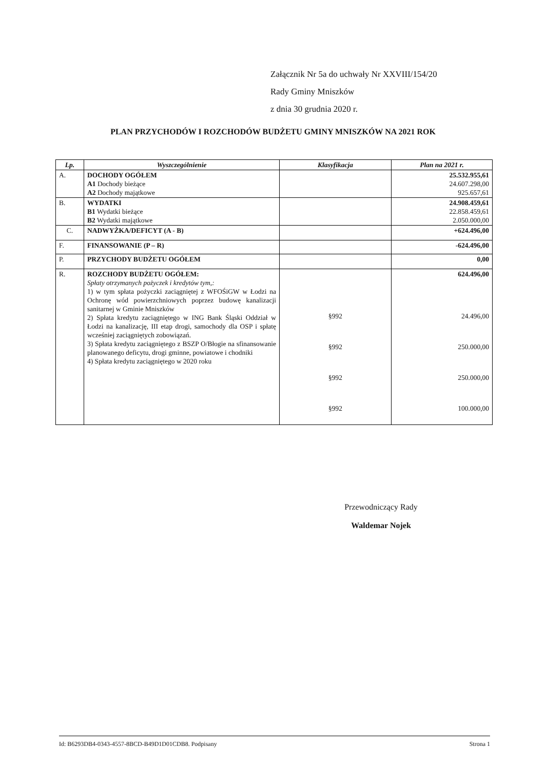Załącznik Nr 5a do uchwały Nr XXVIII/154/20
Rady Gminy Mniszków
z dnia 30 grudnia 2020 r.
PLAN PRZYCHODÓW I ROZCHODÓW BUDŻETU GMINY MNISZKÓW NA 2021 ROK
| Lp. | Wyszczególnienie | Klasyfikacja | Plan na 2021 r. |
| --- | --- | --- | --- |
| A. | DOCHODY OGÓŁEM A1 Dochody bieżące A2 Dochody majątkowe | | 25.532.955,61 24.607.298,00 925.657,61 |
| B. | WYDATKI B1 Wydatki bieżące B2 Wydatki majątkowe | | 24.908.459,61 22.858.459,61 2.050.000,00 |
| C. | NADWYŻKA/DEFICYT (A - B) | | +624.496,00 |
| F. | FINANSOWANIE (P – R) | | -624.496,00 |
| P. | PRZYCHODY BUDŻETU OGÓŁEM | | 0,00 |
| R. | ROZCHODY BUDŻETU OGÓŁEM: Spłaty otrzymanych pożyczek i kredytów tym,: 1) w tym spłata pożyczki zaciągniętej z WFOŚiGW w Łodzi na Ochronę wód powierzchniowych poprzez budowę kanalizacji sanitarnej w Gminie Mniszków 2) Spłata kredytu zaciągniętego w ING Bank Śląski Oddział w Łodzi na kanalizację, III etap drogi, samochody dla OSP i spłatę wcześniej zaciągniętych zobowiązań. 3) Spłata kredytu zaciągniętego z BSZP O/Błogie na sfinansowanie planowanego deficytu, drogi gminne, powiatowe i chodniki 4) Spłata kredytu zaciągniętego w 2020 roku | §992 §992 §992 §992 | 624.496,00 24.496,00 250.000,00 250.000,00 100.000,00 |
Przewodniczący Rady
Waldemar Nojek
Id: B6293DB4-0343-4557-8BCD-B49D1D01CDB8. Podpisany Strona 1